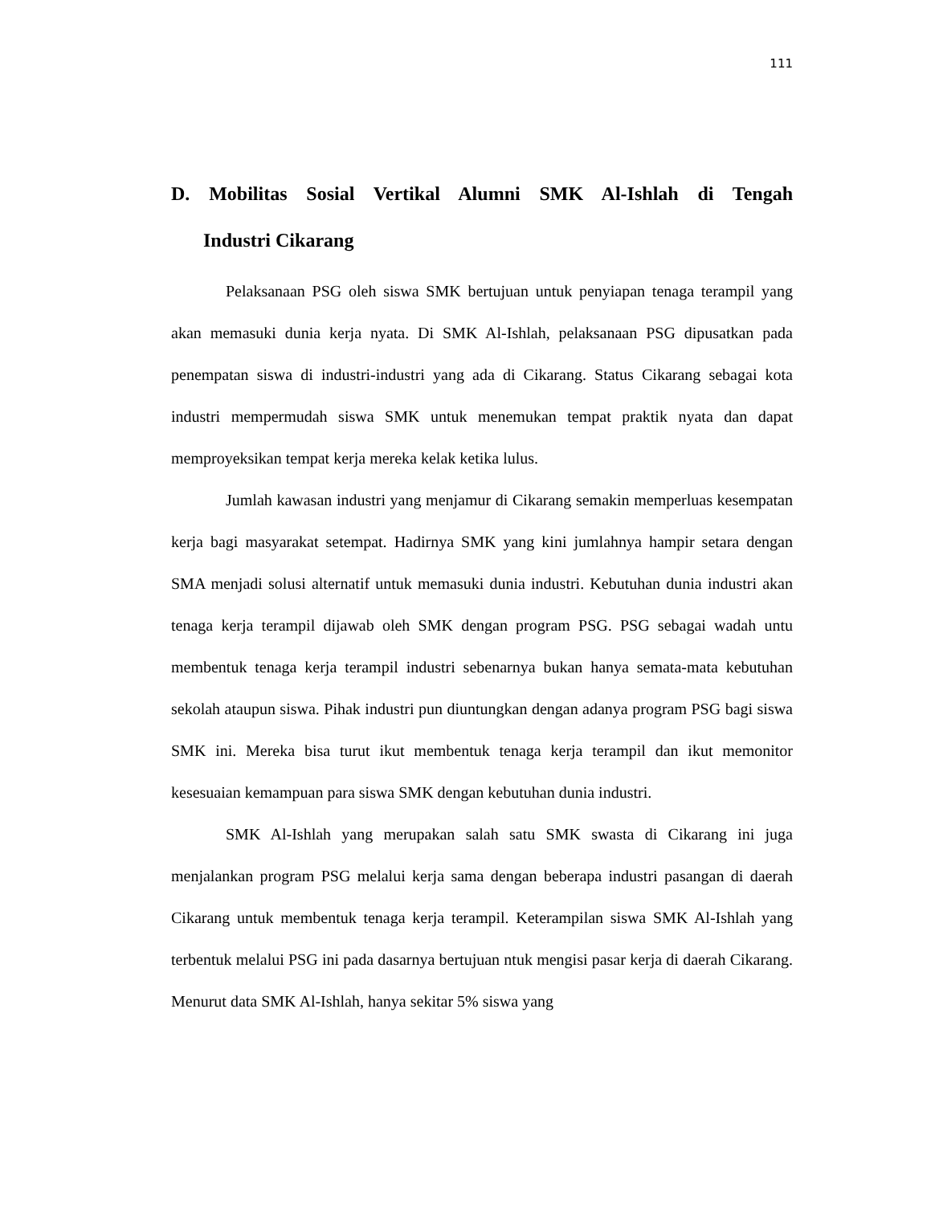111
D. Mobilitas Sosial Vertikal Alumni SMK Al-Ishlah di Tengah Industri Cikarang
Pelaksanaan PSG oleh siswa SMK bertujuan untuk penyiapan tenaga terampil yang akan memasuki dunia kerja nyata. Di SMK Al-Ishlah, pelaksanaan PSG dipusatkan pada penempatan siswa di industri-industri yang ada di Cikarang. Status Cikarang sebagai kota industri mempermudah siswa SMK untuk menemukan tempat praktik nyata dan dapat memproyeksikan tempat kerja mereka kelak ketika lulus.
Jumlah kawasan industri yang menjamur di Cikarang semakin memperluas kesempatan kerja bagi masyarakat setempat. Hadirnya SMK yang kini jumlahnya hampir setara dengan SMA menjadi solusi alternatif untuk memasuki dunia industri. Kebutuhan dunia industri akan tenaga kerja terampil dijawab oleh SMK dengan program PSG. PSG sebagai wadah untu membentuk tenaga kerja terampil industri sebenarnya bukan hanya semata-mata kebutuhan sekolah ataupun siswa. Pihak industri pun diuntungkan dengan adanya program PSG bagi siswa SMK ini. Mereka bisa turut ikut membentuk tenaga kerja terampil dan ikut memonitor kesesuaian kemampuan para siswa SMK dengan kebutuhan dunia industri.
SMK Al-Ishlah yang merupakan salah satu SMK swasta di Cikarang ini juga menjalankan program PSG melalui kerja sama dengan beberapa industri pasangan di daerah Cikarang untuk membentuk tenaga kerja terampil. Keterampilan siswa SMK Al-Ishlah yang terbentuk melalui PSG ini pada dasarnya bertujuan ntuk mengisi pasar kerja di daerah Cikarang. Menurut data SMK Al-Ishlah, hanya sekitar 5% siswa yang